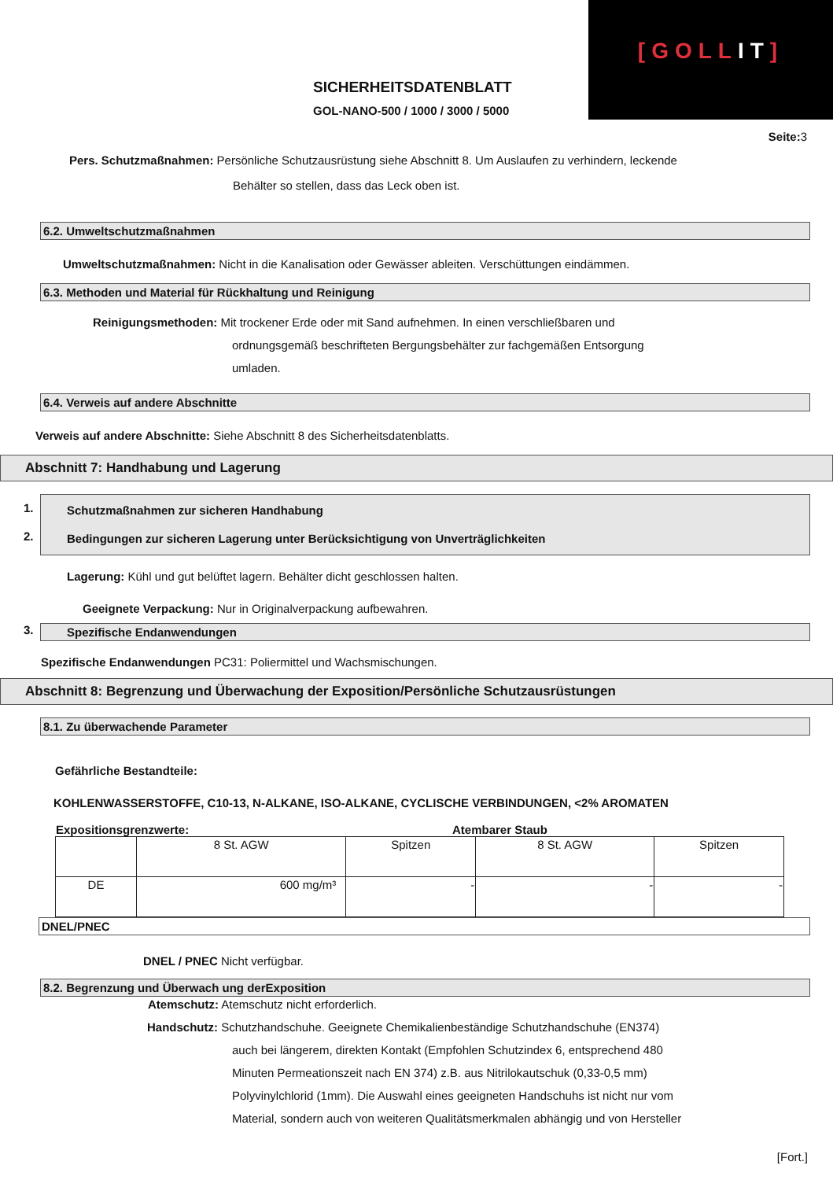[GOLLIT]
SICHERHEITSDATENBLATT
GOL-NANO-500 / 1000 / 3000 / 5000
Seite: 3
Pers. Schutzmaßnahmen: Persönliche Schutzausrüstung siehe Abschnitt 8. Um Auslaufen zu verhindern, leckende
Behälter so stellen, dass das Leck oben ist.
6.2. Umweltschutzmaßnahmen
Umweltschutzmaßnahmen: Nicht in die Kanalisation oder Gewässer ableiten. Verschüttungen eindämmen.
6.3. Methoden und Material für Rückhaltung und Reinigung
Reinigungsmethoden: Mit trockener Erde oder mit Sand aufnehmen. In einen verschließbaren und
ordnungsgemäß beschrifteten Bergungsbehälter zur fachgemäßen Entsorgung
umladen.
6.4. Verweis auf andere Abschnitte
Verweis auf andere Abschnitte: Siehe Abschnitt 8 des Sicherheitsdatenblatts.
Abschnitt 7: Handhabung und Lagerung
1.
2.
Schutzmaßnahmen zur sicheren Handhabung
Bedingungen zur sicheren Lagerung unter Berücksichtigung von Unverträglichkeiten
Lagerung: Kühl und gut belüftet lagern. Behälter dicht geschlossen halten.
Geeignete Verpackung: Nur in Originalverpackung aufbewahren.
3. Spezifische Endanwendungen
Spezifische Endanwendungen PC31: Poliermittel und Wachsmischungen.
Abschnitt 8: Begrenzung und Überwachung der Exposition/Persönliche Schutzausrüstungen
8.1. Zu überwachende Parameter
Gefährliche Bestandteile:
KOHLENWASSERSTOFFE, C10-13, N-ALKANE, ISO-ALKANE, CYCLISCHE VERBINDUNGEN, <2% AROMATEN
Expositionsgrenzwerte: Atembarer Staub
| | 8 St. AGW | Spitzen | 8 St. AGW | Spitzen |
| DE | 600 mg/m³ | - | - | - |
DNEL/PNEC
DNEL / PNEC Nicht verfügbar.
8.2. Begrenzung und Überwach ung derExposition
Atemschutz: Atemschutz nicht erforderlich.
Handschutz: Schutzhandschuhe. Geeignete Chemikalienbeständige Schutzhandschuhe (EN374)
auch bei längerem, direkten Kontakt (Empfohlen Schutzindex 6, entsprechend 480
Minuten Permeationszeit nach EN 374) z.B. aus Nitrilokautschuk (0,33-0,5 mm)
Polyvinylchlorid (1mm). Die Auswahl eines geeigneten Handschuhs ist nicht nur vom
Material, sondern auch von weiteren Qualitätsmerkmalen abhängig und von Hersteller
[Fort.]